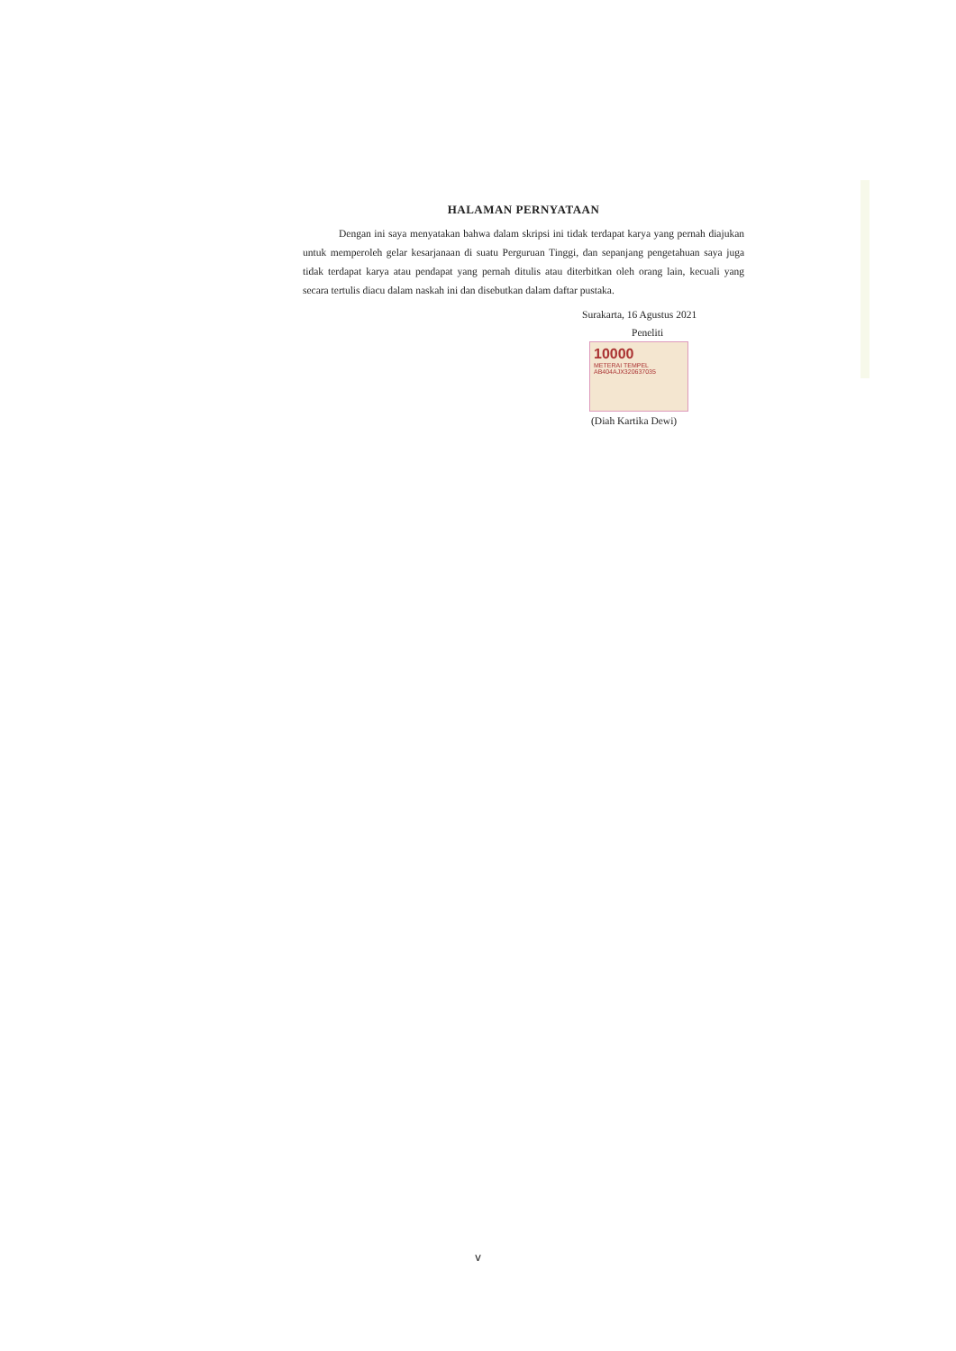HALAMAN PERNYATAAN
Dengan ini saya menyatakan bahwa dalam skripsi ini tidak terdapat karya yang pernah diajukan untuk memperoleh gelar kesarjanaan di suatu Perguruan Tinggi, dan sepanjang pengetahuan saya juga tidak terdapat karya atau pendapat yang pernah ditulis atau diterbitkan oleh orang lain, kecuali yang secara tertulis diacu dalam naskah ini dan disebutkan dalam daftar pustaka.
Surakarta, 16 Agustus 2021
Peneliti
10000
METERAI TEMPEL
AB404AJX320637035
(Diah Kartika Dewi)
v